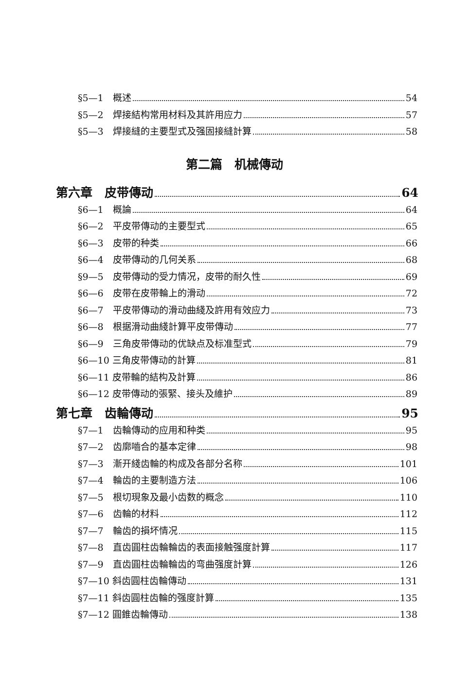§5—1　概述 54
§5—2　焊接結构常用材料及其許用应力 57
§5—3　焊接縫的主要型式及强固接縫計算 58
第二篇　机械傳动
第六章　皮带傳动 64
§6—1　概論 64
§6—2　平皮带傳动的主要型式 65
§6—3　皮带的种类 66
§6—4　皮带傳动的几何关系 68
§9—5　皮带傳动的受力情况，皮带的耐久性 69
§6—6　皮带在皮带輪上的滑动 72
§6—7　平皮带傳动的滑动曲綫及許用有效应力 73
§6—8　根据滑动曲綫計算平皮带傳动 77
§6—9　三角皮带傳动的优缺点及标准型式 79
§6—10 三角皮带傳动的計算 81
§6—11 皮带輪的結构及計算 86
§6—12 皮带傳动的張緊、接头及維护 89
第七章　齿輪傳动 95
§7—1　齿輪傳动的应用和种类 95
§7—2　齿廓嚙合的基本定律 98
§7—3　漸开綫齿輪的构成及各部分名称 101
§7—4　輪齿的主要制造方法 106
§7—5　根切現象及最小齿数的概念 110
§7—6　齿輪的材料 112
§7—7　輪齿的損坏情况 115
§7—8　直齿圓柱齿輪輪齿的表面接触强度計算 117
§7—9　直齿圓柱齿輪輪齿的弯曲强度計算 126
§7—10 斜齿圓柱齿輪傳动 131
§7—11 斜齿圓柱齿輪的强度計算 135
§7—12 圓錐齿輪傳动 138